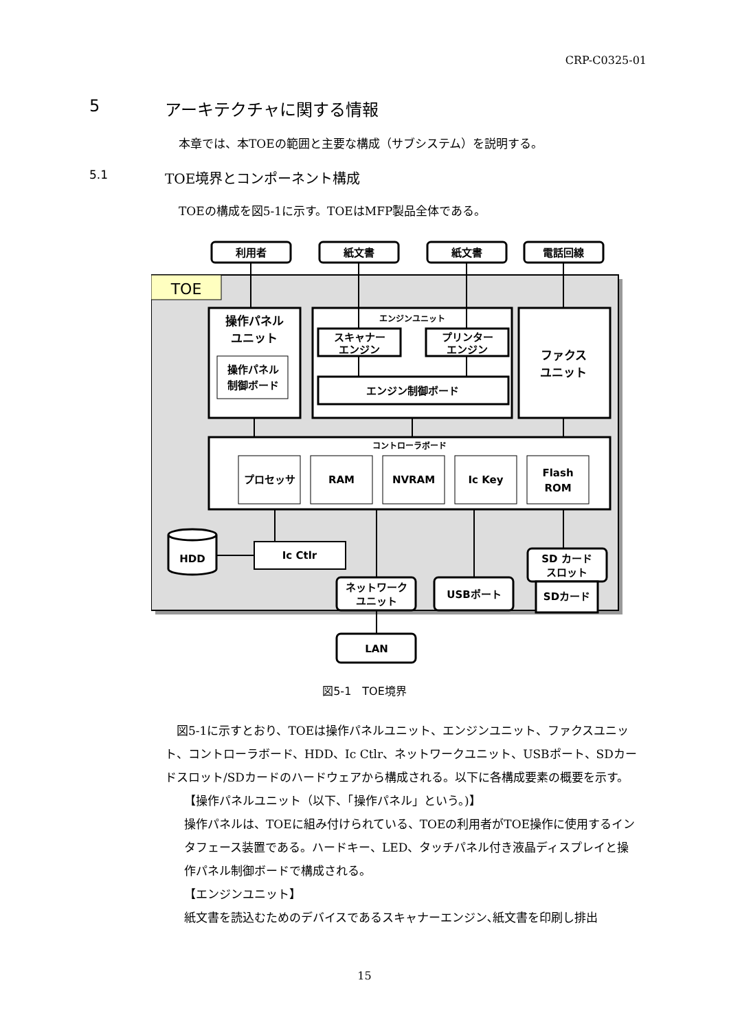CRP-C0325-01
5 アーキテクチャに関する情報
本章では、本TOEの範囲と主要な構成（サブシステム）を説明する。
5.1 TOE境界とコンポーネント構成
TOEの構成を図5-1に示す。TOEはMFP製品全体である。
利用者
紙文書
紙文書
電話回線
TOE
操作パネル
ユニット
操作パネル
制御ボード
エンジンユニット
スキャナー
エンジン
プリンター
エンジン
エンジン制御ボード
ファクス
ユニット
コントローラボード
プロセッサ
RAM
NVRAM
Ic Key
Flash
ROM
HDD
Ic Ctlr
SD カード
スロット
SDカード
ネットワーク
ユニット
USBポート
LAN
図5-1　TOE境界
　図5-1に示すとおり、TOEは操作パネルユニット、エンジンユニット、ファクスユニット、コントローラボード、HDD、Ic Ctlr、ネットワークユニット、USBポート、SDカードスロット/SDカードのハードウェアから構成される。以下に各構成要素の概要を示す。
【操作パネルユニット（以下、「操作パネル」という。)】
操作パネルは、TOEに組み付けられている、TOEの利用者がTOE操作に使用するインタフェース装置である。ハードキー、LED、タッチパネル付き液晶ディスプレイと操作パネル制御ボードで構成される。
【エンジンユニット】
紙文書を読込むためのデバイスであるスキャナーエンジン､紙文書を印刷し排出
15